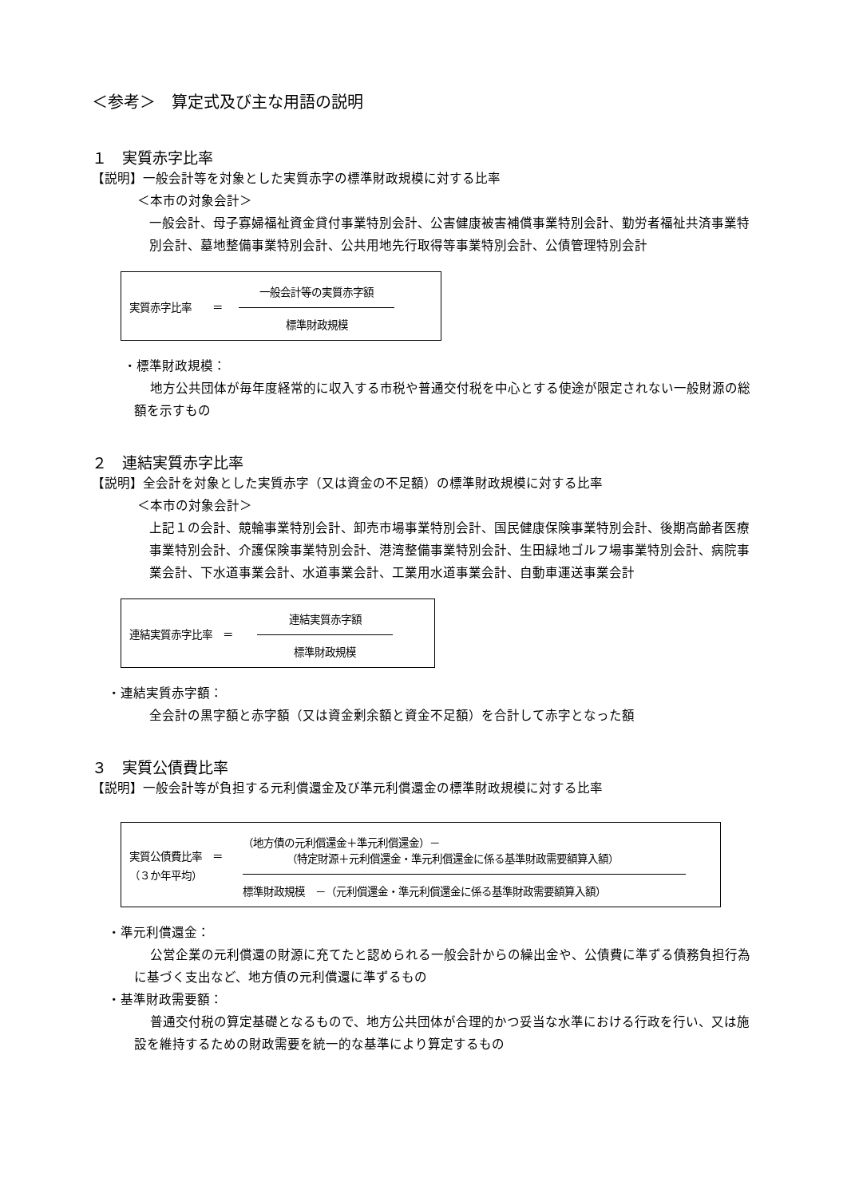＜参考＞　算定式及び主な用語の説明
１　実質赤字比率
【説明】一般会計等を対象とした実質赤字の標準財政規模に対する比率
＜本市の対象会計＞
一般会計、母子寡婦福祉資金貸付事業特別会計、公害健康被害補償事業特別会計、勤労者福祉共済事業特別会計、墓地整備事業特別会計、公共用地先行取得等事業特別会計、公債管理特別会計
実質赤字比率　　＝
一般会計等の実質赤字額
標準財政規模
・標準財政規模：
地方公共団体が毎年度経常的に収入する市税や普通交付税を中心とする使途が限定されない一般財源の総額を示すもの
２　連結実質赤字比率
【説明】全会計を対象とした実質赤字（又は資金の不足額）の標準財政規模に対する比率
＜本市の対象会計＞
上記１の会計、競輪事業特別会計、卸売市場事業特別会計、国民健康保険事業特別会計、後期高齢者医療事業特別会計、介護保険事業特別会計、港湾整備事業特別会計、生田緑地ゴルフ場事業特別会計、病院事業会計、下水道事業会計、水道事業会計、工業用水道事業会計、自動車運送事業会計
連結実質赤字比率　＝
連結実質赤字額
標準財政規模
・連結実質赤字額：
全会計の黒字額と赤字額（又は資金剰余額と資金不足額）を合計して赤字となった額
３　実質公債費比率
【説明】一般会計等が負担する元利償還金及び準元利償還金の標準財政規模に対する比率
実質公債費比率　＝
（３か年平均）
（地方債の元利償還金＋準元利償還金）－
（特定財源＋元利償還金・準元利償還金に係る基準財政需要額算入額）
標準財政規模　－（元利償還金・準元利償還金に係る基準財政需要額算入額）
・準元利償還金：
公営企業の元利償還の財源に充てたと認められる一般会計からの繰出金や、公債費に準ずる債務負担行為に基づく支出など、地方債の元利償還に準ずるもの
・基準財政需要額：
普通交付税の算定基礎となるもので、地方公共団体が合理的かつ妥当な水準における行政を行い、又は施設を維持するための財政需要を統一的な基準により算定するもの